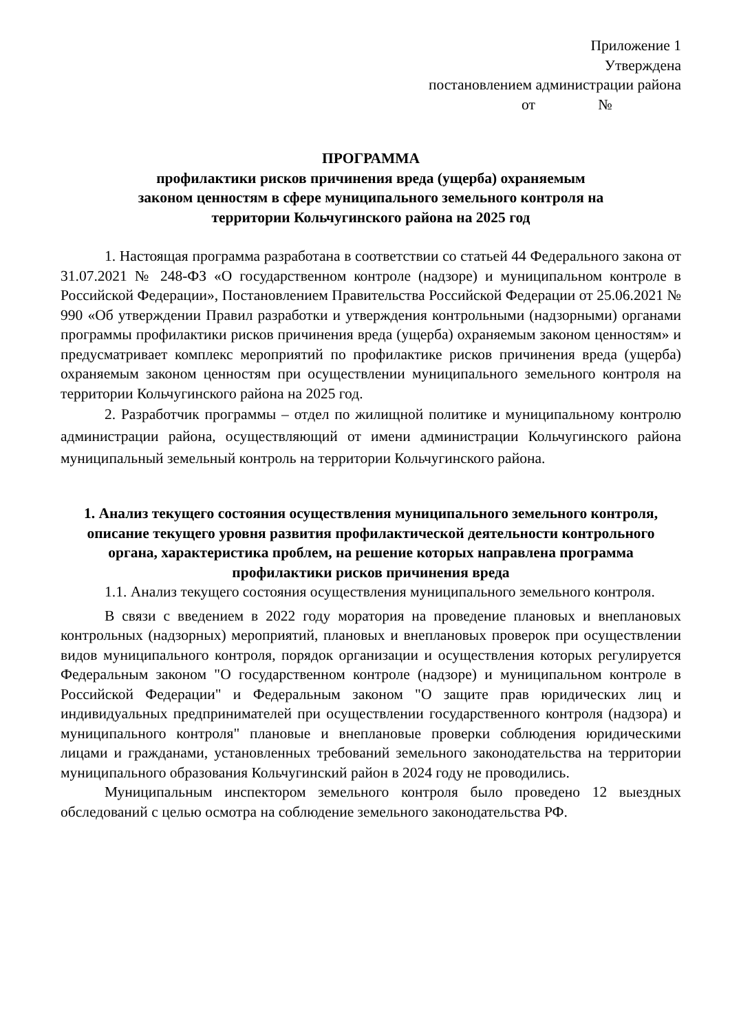Приложение 1
Утверждена
постановлением администрации района
от №
ПРОГРАММА
профилактики рисков причинения вреда (ущерба) охраняемым
законом ценностям в сфере муниципального земельного контроля на
территории Кольчугинского района на 2025 год
1. Настоящая программа разработана в соответствии со статьей 44 Федерального закона от 31.07.2021 № 248-ФЗ «О государственном контроле (надзоре) и муниципальном контроле в Российской Федерации», Постановлением Правительства Российской Федерации от 25.06.2021 № 990 «Об утверждении Правил разработки и утверждения контрольными (надзорными) органами программы профилактики рисков причинения вреда (ущерба) охраняемым законом ценностям» и предусматривает комплекс мероприятий по профилактике рисков причинения вреда (ущерба) охраняемым законом ценностям при осуществлении муниципального земельного контроля на территории Кольчугинского района на 2025 год.
2. Разработчик программы – отдел по жилищной политике и муниципальному контролю администрации района, осуществляющий от имени администрации Кольчугинского района муниципальный земельный контроль на территории Кольчугинского района.
1. Анализ текущего состояния осуществления муниципального земельного контроля, описание текущего уровня развития профилактической деятельности контрольного органа, характеристика проблем, на решение которых направлена программа профилактики рисков причинения вреда
1.1. Анализ текущего состояния осуществления муниципального земельного контроля.
В связи с введением в 2022 году моратория на проведение плановых и внеплановых контрольных (надзорных) мероприятий, плановых и внеплановых проверок при осуществлении видов муниципального контроля, порядок организации и осуществления которых регулируется Федеральным законом "О государственном контроле (надзоре) и муниципальном контроле в Российской Федерации" и Федеральным законом "О защите прав юридических лиц и индивидуальных предпринимателей при осуществлении государственного контроля (надзора) и муниципального контроля" плановые и внеплановые проверки соблюдения юридическими лицами и гражданами, установленных требований земельного законодательства на территории муниципального образования Кольчугинский район в 2024 году не проводились.
Муниципальным инспектором земельного контроля было проведено 12 выездных обследований с целью осмотра на соблюдение земельного законодательства РФ.